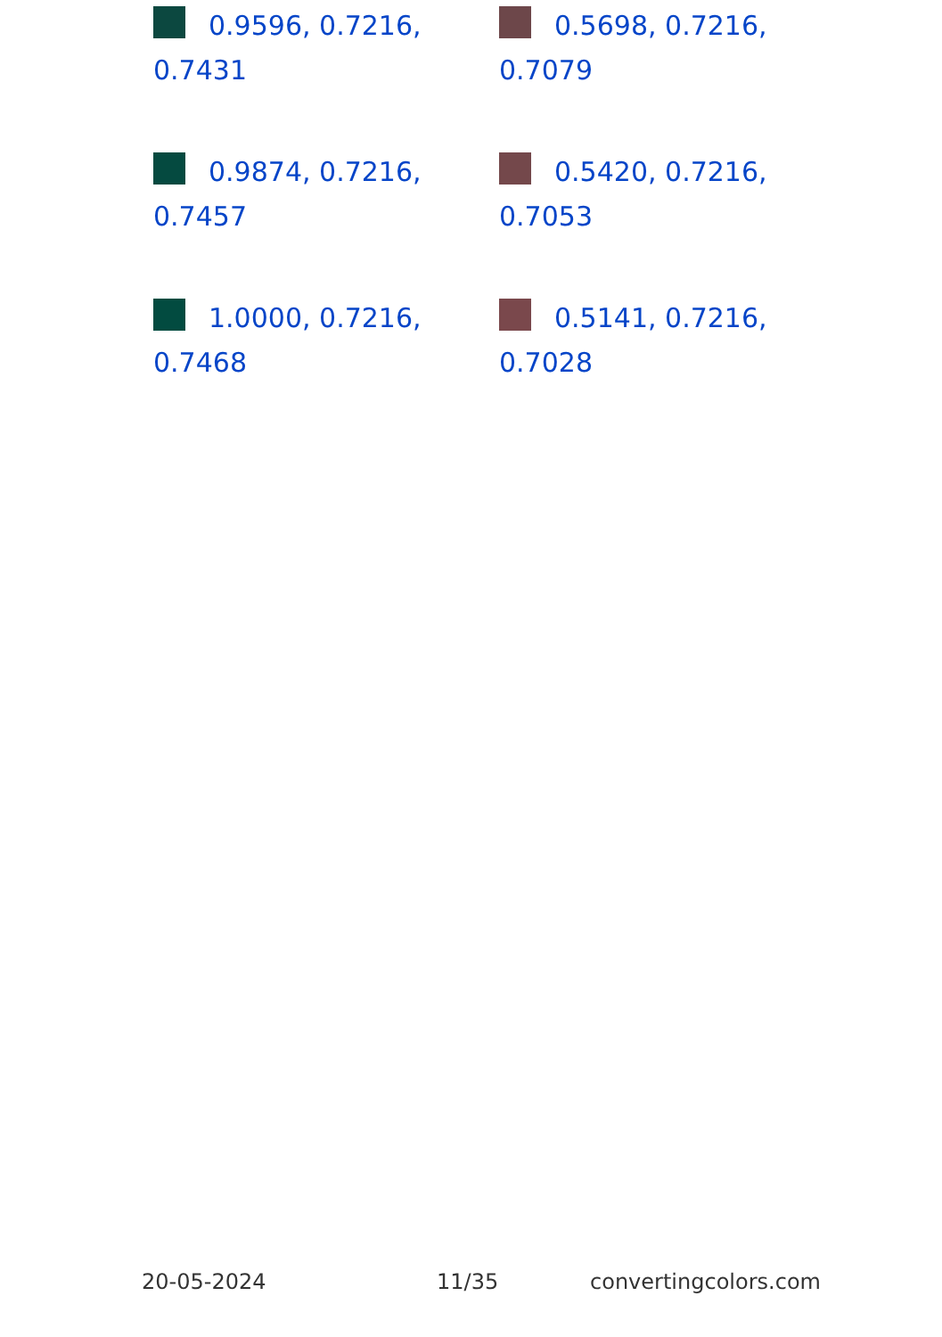0.9596, 0.7216, 0.7431
0.5698, 0.7216, 0.7079
0.9874, 0.7216, 0.7457
0.5420, 0.7216, 0.7053
1.0000, 0.7216, 0.7468
0.5141, 0.7216, 0.7028
20-05-2024 11/35 convertingcolors.com